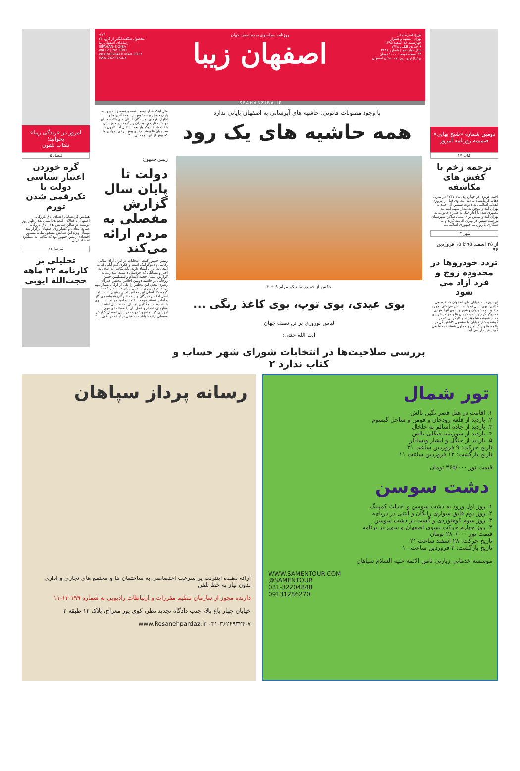دومین شماره «شیخ بهایی»
ضمیمه روزنامه امروز
توزیع همزمان در
تهران، مشهد و شیراز
چهارشنبه ۱۸ اسفند ۱۳۹۵
۹ جمادی الثانی ۱۴۳۸
سال دوازدهم | شماره ۲۸۸۱
۲۴ صفحه قیمت: ۱۰۰۰ تومان
پرتیراژترین روزنامه استان اصفهان
روزنامه سراسری مردم نصف جهان
اصفهان زیبا
+۲۴
۲۴ محصول شگفت‌انگیز از گروه رسانه‌ای اصفهان زیبا
ISFAHAN-E-ZIBA
Vol.12 | No.2881
WEDNESDAY.8 MAR 2017
ISSN 2423754-X
ISFAHANZIBA.IR
با وجود مصوبات قانونی، حاشیه های آبرسانی به اصفهان پایانی ندارد
همه حاشیه های یک رود
مثل اینکه قرار نیست قصه پرغصه زاینده‌رود به پایان خوش برسد! پس از نامه نگاری ها و اظهارنظرهای نمایندگان استان های بالادست این رودخانه تاریخی، بحران ریزگردها در خوزستان باعث شد تا دیگر بار بحث انتقال آب کارون بر سر زبان ها بیفتد. چندی پیش برخی اهوازی ها که پیش از این تجمعاتی... ۳
امروز در «زندگی زیبا» بخوانید؛
تلفات تلفون
کتاب ۱۷
ترجمه زخم با کفش های مکاشفه
احمد عزیزی در چهارم دی ماه ۱۳۳۷ در سرپل ذهاب کرمانشاه به دنیا آمد. وی قبل از پیروزی انقلاب اسلامی به دعوت شمس آل احمد به تهران آمد و موفق به دیدار شهید آیت‌الله مطهری شد؛ با آغاز جنگ به همراه خانواده به تهران آمد و سپس برای مدتی ساکن شهرستان نورشد. سپس در تهران اقامت گزید و به همکاری با روزنامه جمهوری اسلامی...
شهر ۰۴
از ۲۵ اسفند ۹۵ تا ۱۵ فروردین ۹۶:
تردد خودروها در محدوده زوج و فرد آزاد می شود
این روزها به خیابان های اصفهان که قدم می گذاری، بوی سال نو را احساس می کنی. چهره متفاوت همشهریان و شور و شوق آنها، هوایی که دیگر گرم‌تر شده، خیابان ها و مراکز خریدی که از همیشه شلوغ‌تر ند و کارگرانی که در گوشه و کنار خیابان ها مشغول کاشتن گل در باغچه ها و رنگ آمیزی جداول هستند، به ما می گویند عید داردمی آید...
عکس از حمیدرضا نیکو مرام ۹ + ۴
بوی عیدی، بوی توپ، بوی کاغذ رنگی ...
لباس نوروزی بر تن نصف جهان
آیت الله جنتی:
بررسی صلاحیت‌ها در انتخابات شورای شهر حساب و کتاب ندارد ۲
رییس جمهور:
دولت تا پایان سال گزارش مفصلی به مردم ارائه می‌کند
رییس جمهور گفت: انتخابات در ایران آزاد، سالم، رقابتی و دموکراتیک است و فکری کنم آنانی که به انتخابات ایران انتقاد دارند، باید نگاهی به انتخابات اخیر و مسائلی که خودشان داشتند، بیندازند. به گزارش ایسنا، حجت‌الاسلام والمسلمین حسن روحانی در حاشیه دومین اجلاس مجلس خبرگان رهبری پنجم، این مجلس را یکی از ارکان بسیار مهم در نظام جمهوری اسلامی ایران دانست و گفت: گرچه کار اصلی این مجلس تعیین رهبری است، اما اصل اجلاس خبرگان و اینکه خبرگان همیشه پای کار و آماده هستند موجب اعتماد و امید مردم است. وی با اشاره به نامگذاری امسال به نام سال اقتصاد مقاومتی، اقدام و عمل، آن را مساله ای مهم ارزیابی کرد و افزود: دولت در پایان امسال گزارش مفصلی ارائه خواهد داد، مبنی بر اینکه در طول... ۲
اقتصاد ۰۵
گره خوردن اعتبار سیاسی دولت با تک‌رقمی شدن تورم
همایش گردهمایی اعضای اتاق بازرگانی اصفهان با فعالان اقتصادی استان بعدازظهر روز دوشنبه در سالن همایش های اتاق بازرگانی، صنایع، معادن و کشاورزی اصفهان برگزار شد. مهمان ویژه این همایش مسعود نیلی، مشاور اقتصادی رییس جمهور بود که نگاهی به عملکرد اقتصاد ایران...
سینما ۱۶
تحلیلی بر کارنامه ۴۲ ماهه حجت‌الله ایوبی
تور شمال
۱. اقامت در هتل قصر نگین تالش
۲. بازدید از قلعه رودخان و فومن و ساحل گیسوم
۳. بازدید از جاده اسالم به خلخال
۴. بازدید از سورتمه جنگلی تالش
۵. بازدید از جنگل و آبشار ویسادار
تاریخ حرکت: ۹ فروردین ساعت ۲۱
تاریخ بازگشت: ۱۲ فروردین ساعت ۱۱
قیمت تور ۳۶۵/۰۰۰ تومان
دشت سوسن
۱. روز اول ورود به دشت سوسن و احداث کمپینگ
۲. روز دوم قایق سواری رایگان و ابتنی در دریاچه
۳. روز سوم کوهنوردی و گشت در دشت سوسن
۴. روز چهارم حرکت بسوی اصفهان و سوپرایز برنامه
قیمت تور ۲۸۰/۰۰۰ تومان
تاریخ حرکت: ۲۸ اسفند ساعت ۲۱
تاریخ بازگشت: ۲ فروردین ساعت ۱۰
موسسه خدماتی زیارتی ثامن الائمه علیه السلام سپاهان
WWW.SAMENTOUR.COM
@SAMENTOUR
031-32204848
09131286270
رسانه پرداز سپاهان
ارائه دهنده اینترنت پر سرعت اختصاصی به ساختمان ها و مجتمع های تجاری و اداری
بدون نیاز به خط تلفن
دارنده مجوز از سازمان تنظیم مقررات و ارتباطات رادیویی به شماره ۱۹۹-۱۳-۱۱
خیابان چهار باغ بالا، جنب دادگاه تجدید نظر، کوی پور معراج، پلاک ۱۲ طبقه ۲
۰۳۱-۳۶۲۶۹۳۲۴-۷ www.Resanehpardaz.ir